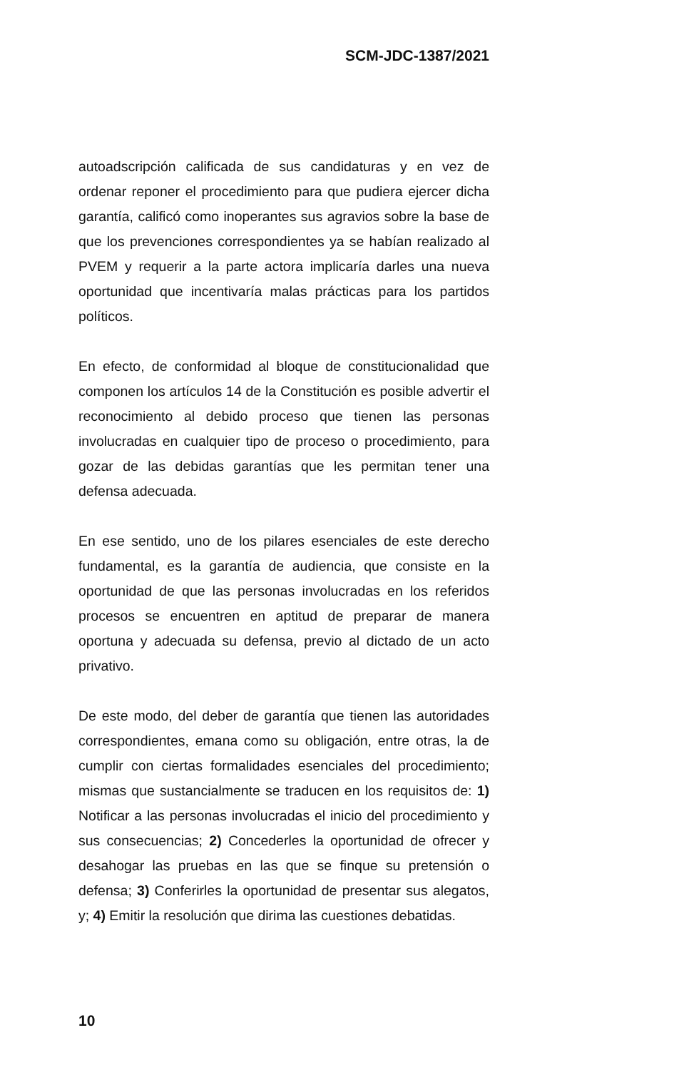SCM-JDC-1387/2021
autoadscripción calificada de sus candidaturas y en vez de ordenar reponer el procedimiento para que pudiera ejercer dicha garantía, calificó como inoperantes sus agravios sobre la base de que los prevenciones correspondientes ya se habían realizado al PVEM y requerir a la parte actora implicaría darles una nueva oportunidad que incentivaría malas prácticas para los partidos políticos.
En efecto, de conformidad al bloque de constitucionalidad que componen los artículos 14 de la Constitución es posible advertir el reconocimiento al debido proceso que tienen las personas involucradas en cualquier tipo de proceso o procedimiento, para gozar de las debidas garantías que les permitan tener una defensa adecuada.
En ese sentido, uno de los pilares esenciales de este derecho fundamental, es la garantía de audiencia, que consiste en la oportunidad de que las personas involucradas en los referidos procesos se encuentren en aptitud de preparar de manera oportuna y adecuada su defensa, previo al dictado de un acto privativo.
De este modo, del deber de garantía que tienen las autoridades correspondientes, emana como su obligación, entre otras, la de cumplir con ciertas formalidades esenciales del procedimiento; mismas que sustancialmente se traducen en los requisitos de: 1) Notificar a las personas involucradas el inicio del procedimiento y sus consecuencias; 2) Concederles la oportunidad de ofrecer y desahogar las pruebas en las que se finque su pretensión o defensa; 3) Conferirles la oportunidad de presentar sus alegatos, y; 4) Emitir la resolución que dirima las cuestiones debatidas.
10